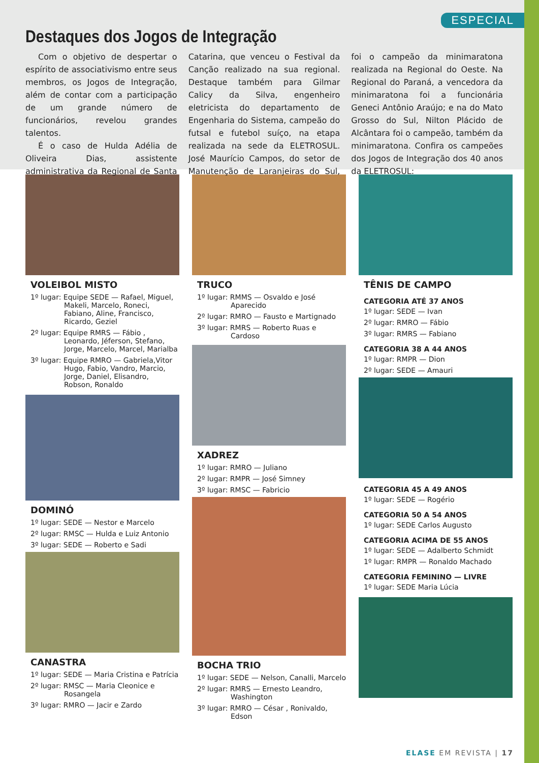ESPECIAL
Destaques dos Jogos de Integração
Com o objetivo de despertar o espírito de associativismo entre seus membros, os Jogos de Integração, além de contar com a participação de um grande número de funcionários, revelou grandes talentos.
É o caso de Hulda Adélia de Oliveira Dias, assistente administrativa da Regional de Santa Catarina, que venceu o Festival da Canção realizado na sua regional. Destaque também para Gilmar Calicy da Silva, engenheiro eletricista do departamento de Engenharia do Sistema, campeão do futsal e futebol suíço, na etapa realizada na sede da ELETROSUL. José Maurício Campos, do setor de Manutenção de Laranjeiras do Sul, foi o campeão da minimaratona realizada na Regional do Oeste. Na Regional do Paraná, a vencedora da minimaratona foi a funcionária Geneci Antônio Araújo; e na do Mato Grosso do Sul, Nilton Plácido de Alcântara foi o campeão, também da minimaratona. Confira os campeões dos Jogos de Integração dos 40 anos da ELETROSUL:
VOLEIBOL MISTO
1º lugar: Equipe SEDE — Rafael, Miguel, Makeli, Marcelo, Roneci, Fabiano, Aline, Francisco, Ricardo, Geziel
2º lugar: Equipe RMRS — Fábio , Leonardo, Jéferson, Stefano, Jorge, Marcelo, Marcel, Marialba
3º lugar: Equipe RMRO — Gabriela,Vitor Hugo, Fabio, Vandro, Marcio, Jorge, Daniel, Elisandro, Robson, Ronaldo
DOMINÓ
1º lugar: SEDE — Nestor e Marcelo
2º lugar: RMSC — Hulda e Luiz Antonio
3º lugar: SEDE — Roberto e Sadi
CANASTRA
1º lugar: SEDE — Maria Cristina e Patrícia
2º lugar: RMSC — Maria Cleonice e Rosangela
3º lugar: RMRO — Jacir e Zardo
TRUCO
1º lugar: RMMS — Osvaldo e José Aparecido
2º lugar: RMRO — Fausto e Martignado
3º lugar: RMRS — Roberto Ruas e Cardoso
XADREZ
1º lugar: RMRO — Juliano
2º lugar: RMPR — José Simney
3º lugar: RMSC — Fabricio
BOCHA TRIO
1º lugar: SEDE — Nelson, Canalli, Marcelo
2º lugar: RMRS — Ernesto Leandro, Washington
3º lugar: RMRO — César , Ronivaldo, Edson
TÊNIS DE CAMPO
CATEGORIA ATÉ 37 ANOS
1º lugar: SEDE — Ivan
2º lugar: RMRO — Fábio
3º lugar: RMRS — Fabiano
CATEGORIA 38 A 44 ANOS
1º lugar: RMPR — Dion
2º lugar: SEDE — Amauri
CATEGORIA 45 A 49 ANOS
1º lugar: SEDE — Rogério
CATEGORIA 50 A 54 ANOS
1º lugar: SEDE Carlos Augusto
CATEGORIA ACIMA DE 55 ANOS
1º lugar: SEDE — Adalberto Schmidt
1º lugar: RMPR — Ronaldo Machado
CATEGORIA FEMININO — LIVRE
1º lugar: SEDE Maria Lúcia
ELASE EM REVISTA | 17